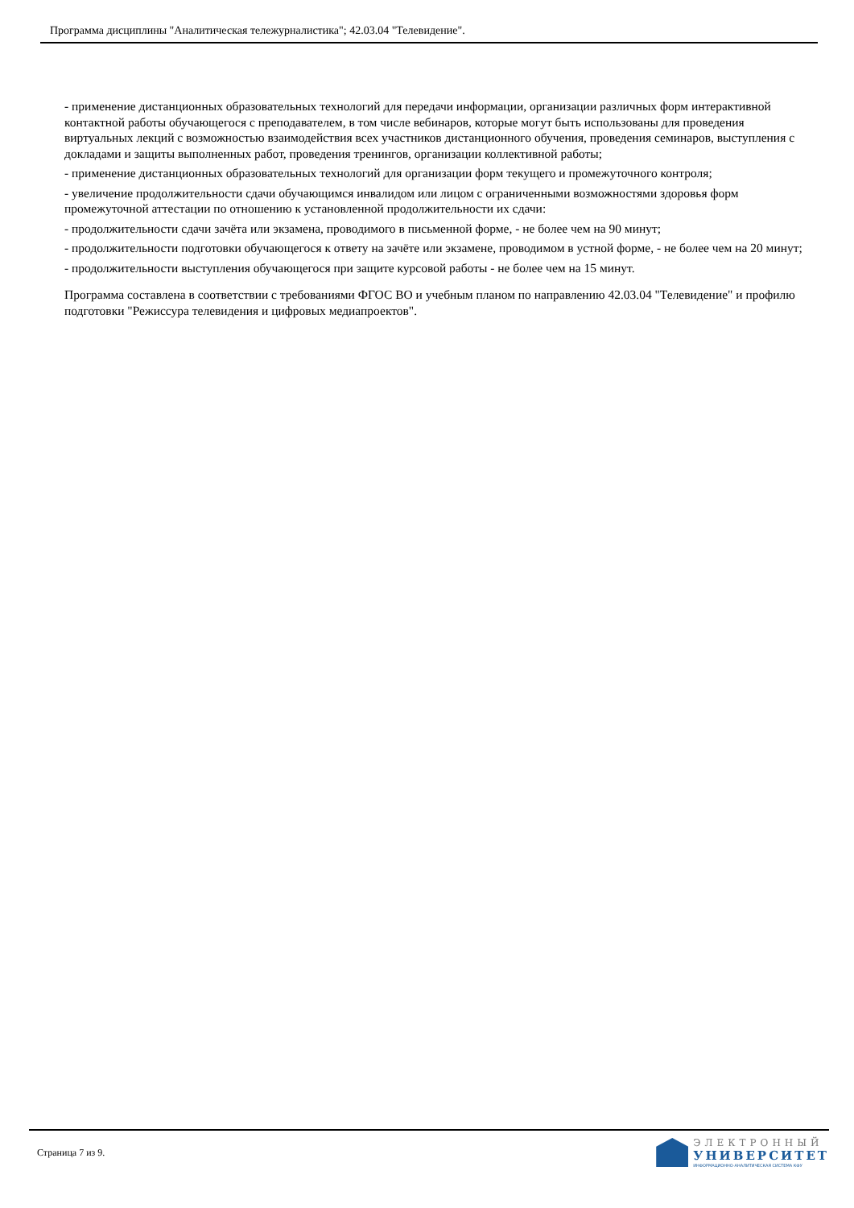Программа дисциплины "Аналитическая тележурналистика"; 42.03.04 "Телевидение".
- применение дистанционных образовательных технологий для передачи информации, организации различных форм интерактивной контактной работы обучающегося с преподавателем, в том числе вебинаров, которые могут быть использованы для проведения виртуальных лекций с возможностью взаимодействия всех участников дистанционного обучения, проведения семинаров, выступления с докладами и защиты выполненных работ, проведения тренингов, организации коллективной работы;
- применение дистанционных образовательных технологий для организации форм текущего и промежуточного контроля;
- увеличение продолжительности сдачи обучающимся инвалидом или лицом с ограниченными возможностями здоровья форм промежуточной аттестации по отношению к установленной продолжительности их сдачи:
- продолжительности сдачи зачёта или экзамена, проводимого в письменной форме, - не более чем на 90 минут;
- продолжительности подготовки обучающегося к ответу на зачёте или экзамене, проводимом в устной форме, - не более чем на 20 минут;
- продолжительности выступления обучающегося при защите курсовой работы - не более чем на 15 минут.
Программа составлена в соответствии с требованиями ФГОС ВО и учебным планом по направлению 42.03.04 "Телевидение" и профилю подготовки "Режиссура телевидения и цифровых медиапроектов".
Страница 7 из 9.
ЭЛЕКТРОННЫЙ
УНИВЕРСИТЕТ
ИНФОРМАЦИОННО-АНАЛИТИЧЕСКАЯ СИСТЕМА КФУ